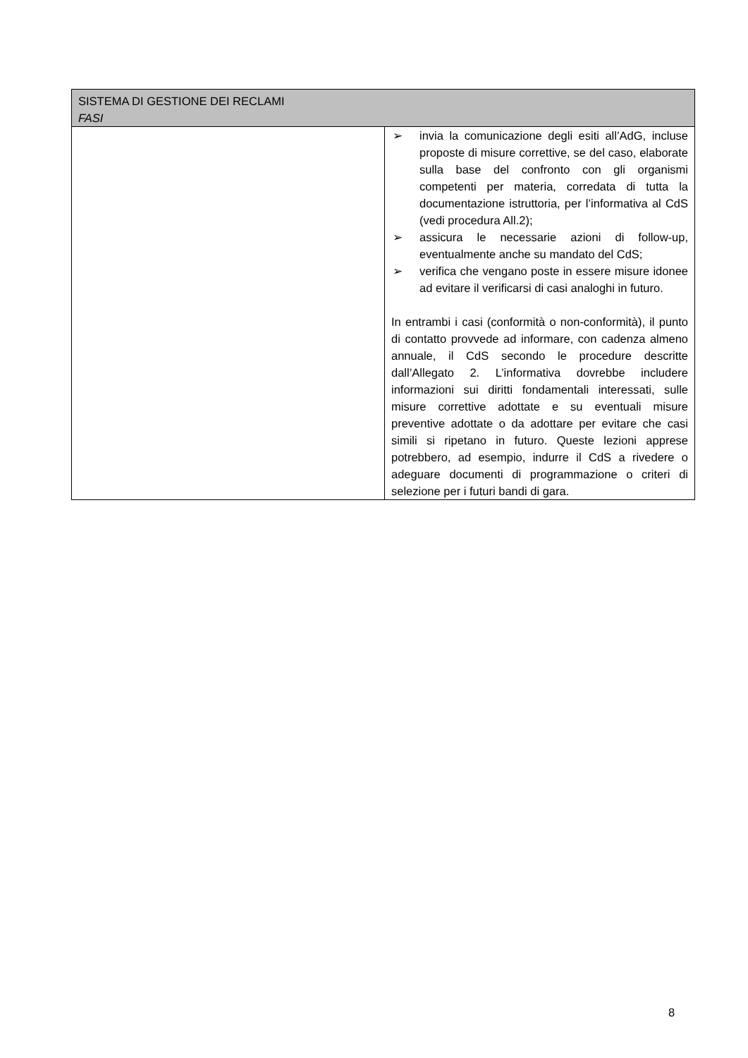| SISTEMA DI GESTIONE DEI RECLAMI FASI | |
| --- | --- |
| | ➢ invia la comunicazione degli esiti all’AdG, incluse proposte di misure correttive, se del caso, elaborate sulla base del confronto con gli organismi competenti per materia, corredata di tutta la documentazione istruttoria, per l’informativa al CdS (vedi procedura All.2); ➢ assicura le necessarie azioni di follow-up, eventualmente anche su mandato del CdS; ➢ verifica che vengano poste in essere misure idonee ad evitare il verificarsi di casi analoghi in futuro. In entrambi i casi (conformità o non-conformità), il punto di contatto provvede ad informare, con cadenza almeno annuale, il CdS secondo le procedure descritte dall’Allegato 2. L’informativa dovrebbe includere informazioni sui diritti fondamentali interessati, sulle misure correttive adottate e su eventuali misure preventive adottate o da adottare per evitare che casi simili si ripetano in futuro. Queste lezioni apprese potrebbero, ad esempio, indurre il CdS a rivedere o adeguare documenti di programmazione o criteri di selezione per i futuri bandi di gara. |
8